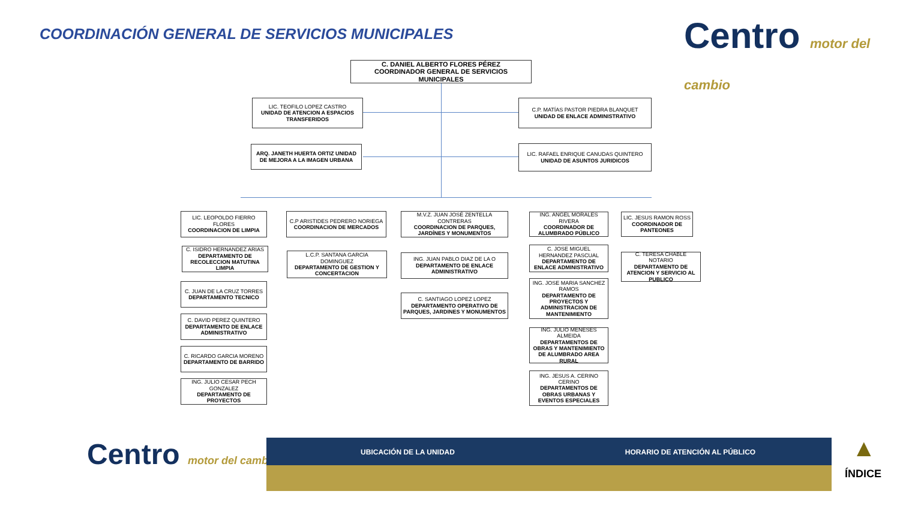COORDINACIÓN GENERAL DE SERVICIOS MUNICIPALES
Centro motor del cambio
C. DANIEL ALBERTO FLORES PÉREZ
COORDINADOR GENERAL DE SERVICIOS MUNICIPALES
LIC. TEOFILO LOPEZ CASTRO
UNIDAD DE ATENCION A ESPACIOS TRANSFERIDOS
C.P. MATÍAS PASTOR PIEDRA BLANQUET
UNIDAD DE ENLACE ADMINISTRATIVO
ARQ. JANETH HUERTA ORTIZ UNIDAD DE MEJORA A LA IMAGEN URBANA
LIC. RAFAEL ENRIQUE CANUDAS QUINTERO
UNIDAD DE ASUNTOS JURIDICOS
LIC. LEOPOLDO FIERRO FLORES
COORDINACION DE LIMPIA
C. ISIDRO HERNANDEZ ARIAS
DEPARTAMENTO DE RECOLECCION MATUTINA LIMPIA
C. JUAN DE LA CRUZ TORRES
DEPARTAMENTO TECNICO
C. DAVID PEREZ QUINTERO
DEPARTAMENTO DE ENLACE ADMINISTRATIVO
C. RICARDO GARCIA MORENO
DEPARTAMENTO DE BARRIDO
ING. JULIO CESAR PECH GONZALEZ
DEPARTAMENTO DE PROYECTOS
C.P ARISTIDES PEDRERO NORIEGA
COORDINACION DE MERCADOS
L.C.P. SANTANA GARCIA DOMINGUEZ
DEPARTAMENTO DE GESTION Y CONCERTACION
M.V.Z. JUAN JOSÉ ZENTELLA CONTRERAS
COORDINACION DE PARQUES, JARDÍNES Y MONUMENTOS
ING. JUAN PABLO DIAZ DE LA O
DEPARTAMENTO DE ENLACE ADMINISTRATIVO
C. SANTIAGO LOPEZ LOPEZ
DEPARTAMENTO OPERATIVO DE PARQUES, JARDINES Y MONUMENTOS
ING. ANGEL MORALES RIVERA
COORDINADOR DE ALUMBRADO PÚBLICO
C. JOSE MIGUEL HERNANDEZ PASCUAL
DEPARTAMENTO DE ENLACE ADMINISTRATIVO
ING. JOSE MARIA SANCHEZ RAMOS
DEPARTAMENTO DE PROYECTOS Y ADMINISTRACION DE MANTENIMIENTO
ING. JULIO MENESES ALMEIDA
DEPARTAMENTOS DE OBRAS Y MANTENIMIENTO DE ALUMBRADO AREA RURAL
ING. JESUS A. CERINO CERINO
DEPARTAMENTOS DE OBRAS URBANAS Y EVENTOS ESPECIALES
LIC. JESUS RAMON ROSS
COORDINADOR DE PANTEONES
C. TERESA CHABLE NOTARIO
DEPARTAMENTO DE ATENCION Y SERVICIO AL PUBLICO
Centro motor del cambio
UBICACIÓN DE LA UNIDAD HORARIO DE ATENCIÓN AL PÚBLICO ▲
ÍNDICE